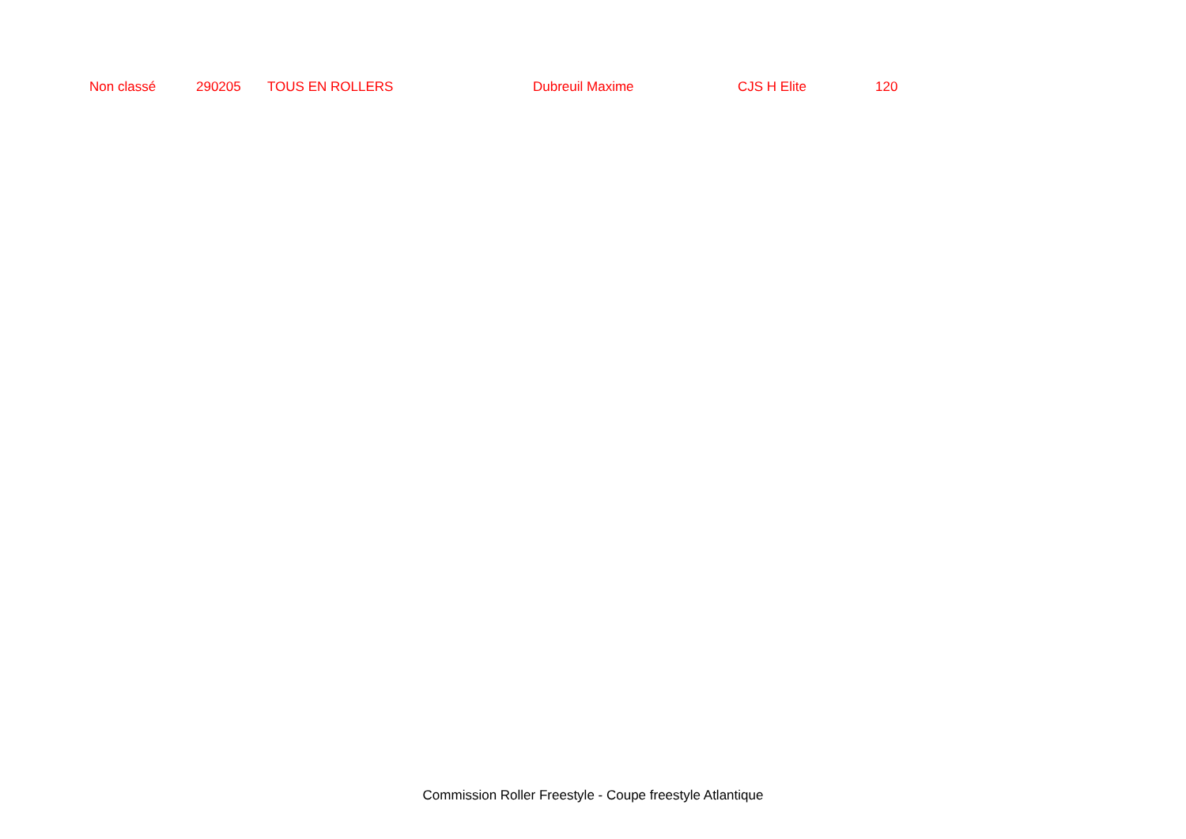| Non classé | 290205 | TOUS EN ROLLERS | Dubreuil Maxime | CJS H Elite | 120 |
Commission Roller Freestyle - Coupe freestyle Atlantique